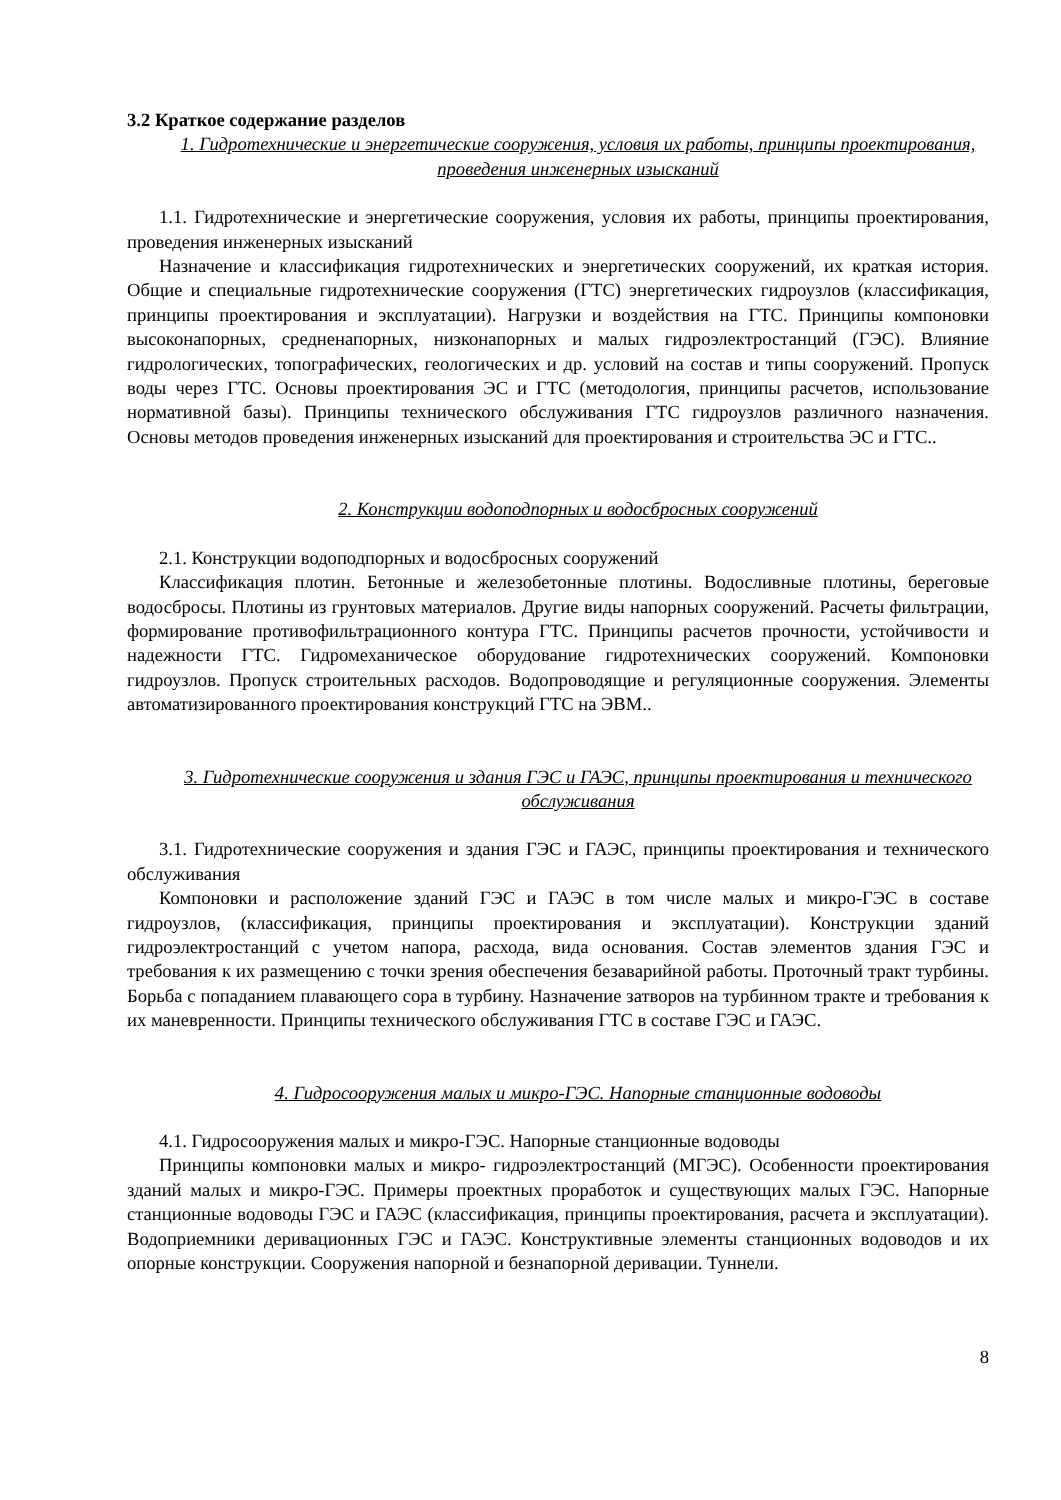3.2 Краткое содержание разделов
1. Гидротехнические и энергетические сооружения, условия их работы, принципы проектирования, проведения инженерных изысканий
1.1. Гидротехнические и энергетические сооружения, условия их работы, принципы проектирования, проведения инженерных изысканий
Назначение и классификация гидротехнических и энергетических сооружений, их краткая история. Общие и специальные гидротехнические сооружения (ГТС) энергетических гидроузлов (классификация, принципы проектирования и эксплуатации). Нагрузки и воздействия на ГТС. Принципы компоновки высоконапорных, средненапорных, низконапорных и малых гидроэлектростанций (ГЭС). Влияние гидрологических, топографических, геологических и др. условий на состав и типы сооружений. Пропуск воды через ГТС. Основы проектирования ЭС и ГТС (методология, принципы расчетов, использование нормативной базы). Принципы технического обслуживания ГТС гидроузлов различного назначения. Основы методов проведения инженерных изысканий для проектирования и строительства ЭС и ГТС..
2. Конструкции водоподпорных и водосбросных сооружений
2.1. Конструкции водоподпорных и водосбросных сооружений
Классификация плотин. Бетонные и железобетонные плотины. Водосливные плотины, береговые водосбросы. Плотины из грунтовых материалов. Другие виды напорных сооружений. Расчеты фильтрации, формирование противофильтрационного контура ГТС. Принципы расчетов прочности, устойчивости и надежности ГТС. Гидромеханическое оборудование гидротехнических сооружений. Компоновки гидроузлов. Пропуск строительных расходов. Водопроводящие и регуляционные сооружения. Элементы автоматизированного проектирования конструкций ГТС на ЭВМ..
3. Гидротехнические сооружения и здания ГЭС и ГАЭС, принципы проектирования и технического обслуживания
3.1. Гидротехнические сооружения и здания ГЭС и ГАЭС, принципы проектирования и технического обслуживания
Компоновки и расположение зданий ГЭС и ГАЭС в том числе малых и микро-ГЭС в составе гидроузлов, (классификация, принципы проектирования и эксплуатации). Конструкции зданий гидроэлектростанций с учетом напора, расхода, вида основания. Состав элементов здания ГЭС и требования к их размещению с точки зрения обеспечения безаварийной работы. Проточный тракт турбины. Борьба с попаданием плавающего сора в турбину. Назначение затворов на турбинном тракте и требования к их маневренности. Принципы технического обслуживания ГТС в составе ГЭС и ГАЭС.
4. Гидросооружения малых и микро-ГЭС. Напорные станционные водоводы
4.1. Гидросооружения малых и микро-ГЭС. Напорные станционные водоводы
Принципы компоновки малых и микро- гидроэлектростанций (МГЭС). Особенности проектирования зданий малых и микро-ГЭС. Примеры проектных проработок и существующих малых ГЭС. Напорные станционные водоводы ГЭС и ГАЭС (классификация, принципы проектирования, расчета и эксплуатации). Водоприемники деривационных ГЭС и ГАЭС. Конструктивные элементы станционных водоводов и их опорные конструкции. Сооружения напорной и безнапорной деривации. Туннели.
8